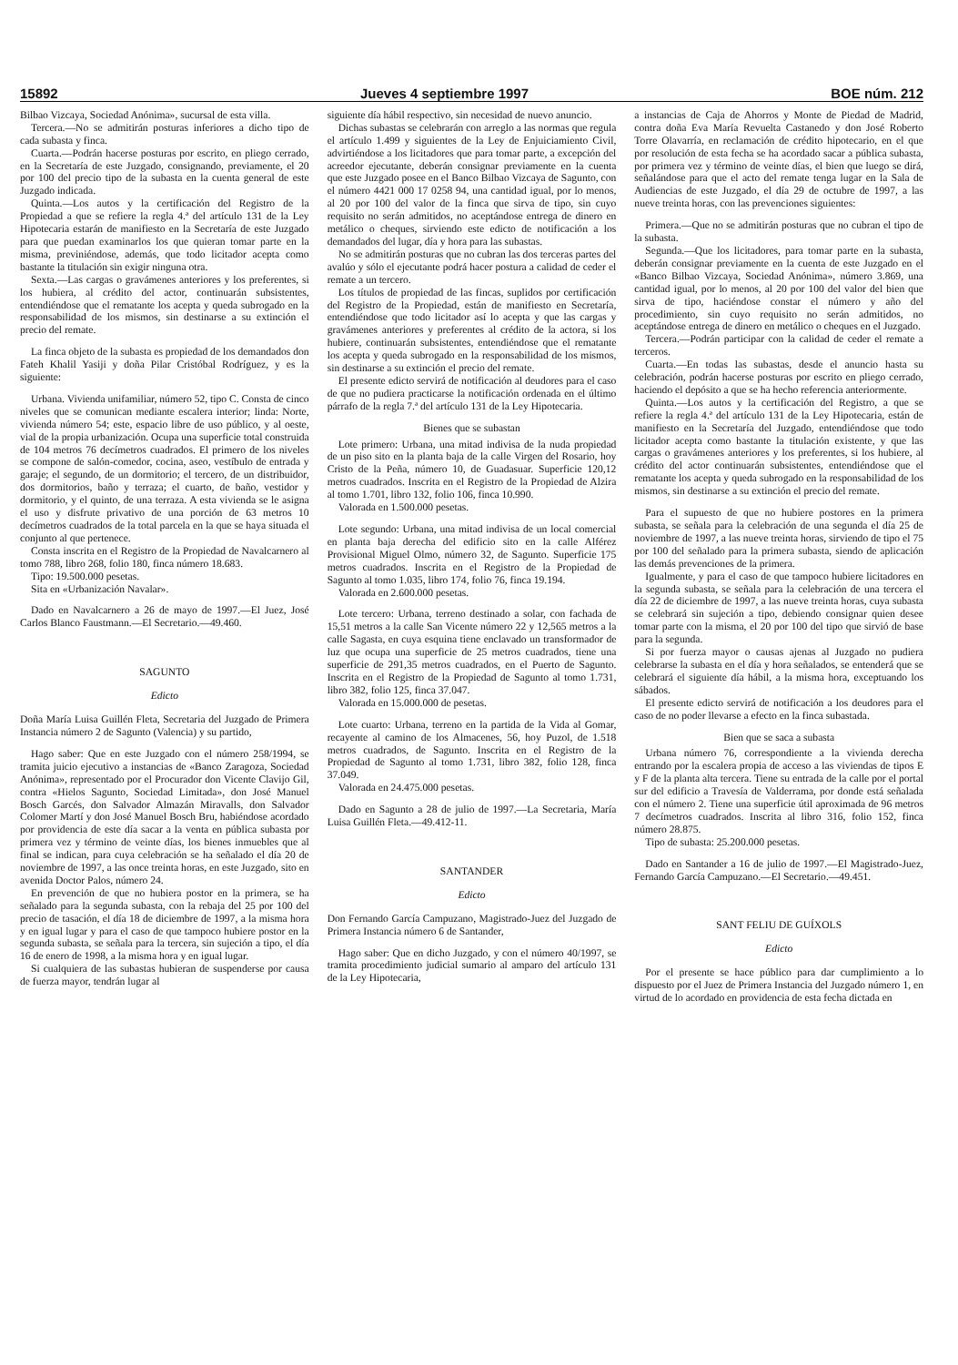15892 Jueves 4 septiembre 1997 BOE núm. 212
Bilbao Vizcaya, Sociedad Anónima», sucursal de esta villa.
Tercera.—No se admitirán posturas inferiores a dicho tipo de cada subasta y finca.
Cuarta.—Podrán hacerse posturas por escrito, en pliego cerrado, en la Secretaría de este Juzgado, consignando, previamente, el 20 por 100 del precio tipo de la subasta en la cuenta general de este Juzgado indicada.
Quinta.—Los autos y la certificación del Registro de la Propiedad a que se refiere la regla 4.ª del artículo 131 de la Ley Hipotecaria estarán de manifiesto en la Secretaría de este Juzgado para que puedan examinarlos los que quieran tomar parte en la misma, previniéndose, además, que todo licitador acepta como bastante la titulación sin exigir ninguna otra.
Sexta.—Las cargas o gravámenes anteriores y los preferentes, si los hubiera, al crédito del actor, continuarán subsistentes, entendiéndose que el rematante los acepta y queda subrogado en la responsabilidad de los mismos, sin destinarse a su extinción el precio del remate.
La finca objeto de la subasta es propiedad de los demandados don Fateh Khalil Yasiji y doña Pilar Cristóbal Rodríguez, y es la siguiente:
Urbana. Vivienda unifamiliar, número 52, tipo C. Consta de cinco niveles que se comunican mediante escalera interior; linda: Norte, vivienda número 54; este, espacio libre de uso público, y al oeste, vial de la propia urbanización. Ocupa una superficie total construida de 104 metros 76 decímetros cuadrados. El primero de los niveles se compone de salón-comedor, cocina, aseo, vestíbulo de entrada y garaje; el segundo, de un dormitorio; el tercero, de un distribuidor, dos dormitorios, baño y terraza; el cuarto, de baño, vestidor y dormitorio, y el quinto, de una terraza. A esta vivienda se le asigna el uso y disfrute privativo de una porción de 63 metros 10 decímetros cuadrados de la total parcela en la que se haya situada el conjunto al que pertenece.
Consta inscrita en el Registro de la Propiedad de Navalcarnero al tomo 788, libro 268, folio 180, finca número 18.683.
Tipo: 19.500.000 pesetas.
Sita en «Urbanización Navalar».
Dado en Navalcarnero a 26 de mayo de 1997.—El Juez, José Carlos Blanco Faustmann.—El Secretario.—49.460.
SAGUNTO
Edicto
Doña María Luisa Guillén Fleta, Secretaria del Juzgado de Primera Instancia número 2 de Sagunto (Valencia) y su partido,
Hago saber: Que en este Juzgado con el número 258/1994, se tramita juicio ejecutivo a instancias de «Banco Zaragoza, Sociedad Anónima», representado por el Procurador don Vicente Clavijo Gil, contra «Hielos Sagunto, Sociedad Limitada», don José Manuel Bosch Garcés, don Salvador Almazán Miravalls, don Salvador Colomer Martí y don José Manuel Bosch Bru, habiéndose acordado por providencia de este día sacar a la venta en pública subasta por primera vez y término de veinte días, los bienes inmuebles que al final se indican, para cuya celebración se ha señalado el día 20 de noviembre de 1997, a las once treinta horas, en este Juzgado, sito en avenida Doctor Palos, número 24.
En prevención de que no hubiera postor en la primera, se ha señalado para la segunda subasta, con la rebaja del 25 por 100 del precio de tasación, el día 18 de diciembre de 1997, a la misma hora y en igual lugar y para el caso de que tampoco hubiere postor en la segunda subasta, se señala para la tercera, sin sujeción a tipo, el día 16 de enero de 1998, a la misma hora y en igual lugar.
Si cualquiera de las subastas hubieran de suspenderse por causa de fuerza mayor, tendrán lugar al
siguiente día hábil respectivo, sin necesidad de nuevo anuncio.
Dichas subastas se celebrarán con arreglo a las normas que regula el artículo 1.499 y siguientes de la Ley de Enjuiciamiento Civil, advirtiéndose a los licitadores que para tomar parte, a excepción del acreedor ejecutante, deberán consignar previamente en la cuenta que este Juzgado posee en el Banco Bilbao Vizcaya de Sagunto, con el número 4421 000 17 0258 94, una cantidad igual, por lo menos, al 20 por 100 del valor de la finca que sirva de tipo, sin cuyo requisito no serán admitidos, no aceptándose entrega de dinero en metálico o cheques, sirviendo este edicto de notificación a los demandados del lugar, día y hora para las subastas.
No se admitirán posturas que no cubran las dos terceras partes del avalúo y sólo el ejecutante podrá hacer postura a calidad de ceder el remate a un tercero.
Los títulos de propiedad de las fincas, suplidos por certificación del Registro de la Propiedad, están de manifiesto en Secretaría, entendiéndose que todo licitador así lo acepta y que las cargas y gravámenes anteriores y preferentes al crédito de la actora, si los hubiere, continuarán subsistentes, entendiéndose que el rematante los acepta y queda subrogado en la responsabilidad de los mismos, sin destinarse a su extinción el precio del remate.
El presente edicto servirá de notificación al deudores para el caso de que no pudiera practicarse la notificación ordenada en el último párrafo de la regla 7.ª del artículo 131 de la Ley Hipotecaria.
Bienes que se subastan
Lote primero: Urbana, una mitad indivisa de la nuda propiedad de un piso sito en la planta baja de la calle Virgen del Rosario, hoy Cristo de la Peña, número 10, de Guadasuar. Superficie 120,12 metros cuadrados. Inscrita en el Registro de la Propiedad de Alzira al tomo 1.701, libro 132, folio 106, finca 10.990.
Valorada en 1.500.000 pesetas.
Lote segundo: Urbana, una mitad indivisa de un local comercial en planta baja derecha del edificio sito en la calle Alférez Provisional Miguel Olmo, número 32, de Sagunto. Superficie 175 metros cuadrados. Inscrita en el Registro de la Propiedad de Sagunto al tomo 1.035, libro 174, folio 76, finca 19.194.
Valorada en 2.600.000 pesetas.
Lote tercero: Urbana, terreno destinado a solar, con fachada de 15,51 metros a la calle San Vicente número 22 y 12,565 metros a la calle Sagasta, en cuya esquina tiene enclavado un transformador de luz que ocupa una superficie de 25 metros cuadrados, tiene una superficie de 291,35 metros cuadrados, en el Puerto de Sagunto. Inscrita en el Registro de la Propiedad de Sagunto al tomo 1.731, libro 382, folio 125, finca 37.047.
Valorada en 15.000.000 de pesetas.
Lote cuarto: Urbana, terreno en la partida de la Vida al Gomar, recayente al camino de los Almacenes, 56, hoy Puzol, de 1.518 metros cuadrados, de Sagunto. Inscrita en el Registro de la Propiedad de Sagunto al tomo 1.731, libro 382, folio 128, finca 37.049.
Valorada en 24.475.000 pesetas.
Dado en Sagunto a 28 de julio de 1997.—La Secretaria, María Luisa Guillén Fleta.—49.412-11.
SANTANDER
Edicto
Don Fernando García Campuzano, Magistrado-Juez del Juzgado de Primera Instancia número 6 de Santander,
Hago saber: Que en dicho Juzgado, y con el número 40/1997, se tramita procedimiento judicial sumario al amparo del artículo 131 de la Ley Hipotecaria,
a instancias de Caja de Ahorros y Monte de Piedad de Madrid, contra doña Eva María Revuelta Castanedo y don José Roberto Torre Olavarría, en reclamación de crédito hipotecario, en el que por resolución de esta fecha se ha acordado sacar a pública subasta, por primera vez y término de veinte días, el bien que luego se dirá, señalándose para que el acto del remate tenga lugar en la Sala de Audiencias de este Juzgado, el día 29 de octubre de 1997, a las nueve treinta horas, con las prevenciones siguientes:
Primera.—Que no se admitirán posturas que no cubran el tipo de la subasta.
Segunda.—Que los licitadores, para tomar parte en la subasta, deberán consignar previamente en la cuenta de este Juzgado en el «Banco Bilbao Vizcaya, Sociedad Anónima», número 3.869, una cantidad igual, por lo menos, al 20 por 100 del valor del bien que sirva de tipo, haciéndose constar el número y año del procedimiento, sin cuyo requisito no serán admitidos, no aceptándose entrega de dinero en metálico o cheques en el Juzgado.
Tercera.—Podrán participar con la calidad de ceder el remate a terceros.
Cuarta.—En todas las subastas, desde el anuncio hasta su celebración, podrán hacerse posturas por escrito en pliego cerrado, haciendo el depósito a que se ha hecho referencia anteriormente.
Quinta.—Los autos y la certificación del Registro, a que se refiere la regla 4.ª del artículo 131 de la Ley Hipotecaria, están de manifiesto en la Secretaría del Juzgado, entendiéndose que todo licitador acepta como bastante la titulación existente, y que las cargas o gravámenes anteriores y los preferentes, si los hubiere, al crédito del actor continuarán subsistentes, entendiéndose que el rematante los acepta y queda subrogado en la responsabilidad de los mismos, sin destinarse a su extinción el precio del remate.
Para el supuesto de que no hubiere postores en la primera subasta, se señala para la celebración de una segunda el día 25 de noviembre de 1997, a las nueve treinta horas, sirviendo de tipo el 75 por 100 del señalado para la primera subasta, siendo de aplicación las demás prevenciones de la primera.
Igualmente, y para el caso de que tampoco hubiere licitadores en la segunda subasta, se señala para la celebración de una tercera el día 22 de diciembre de 1997, a las nueve treinta horas, cuya subasta se celebrará sin sujeción a tipo, debiendo consignar quien desee tomar parte con la misma, el 20 por 100 del tipo que sirvió de base para la segunda.
Si por fuerza mayor o causas ajenas al Juzgado no pudiera celebrarse la subasta en el día y hora señalados, se entenderá que se celebrará el siguiente día hábil, a la misma hora, exceptuando los sábados.
El presente edicto servirá de notificación a los deudores para el caso de no poder llevarse a efecto en la finca subastada.
Bien que se saca a subasta
Urbana número 76, correspondiente a la vivienda derecha entrando por la escalera propia de acceso a las viviendas de tipos E y F de la planta alta tercera. Tiene su entrada de la calle por el portal sur del edificio a Travesía de Valderrama, por donde está señalada con el número 2. Tiene una superficie útil aproximada de 96 metros 7 decímetros cuadrados. Inscrita al libro 316, folio 152, finca número 28.875.
Tipo de subasta: 25.200.000 pesetas.
Dado en Santander a 16 de julio de 1997.—El Magistrado-Juez, Fernando García Campuzano.—El Secretario.—49.451.
SANT FELIU DE GUÍXOLS
Edicto
Por el presente se hace público para dar cumplimiento a lo dispuesto por el Juez de Primera Instancia del Juzgado número 1, en virtud de lo acordado en providencia de esta fecha dictada en